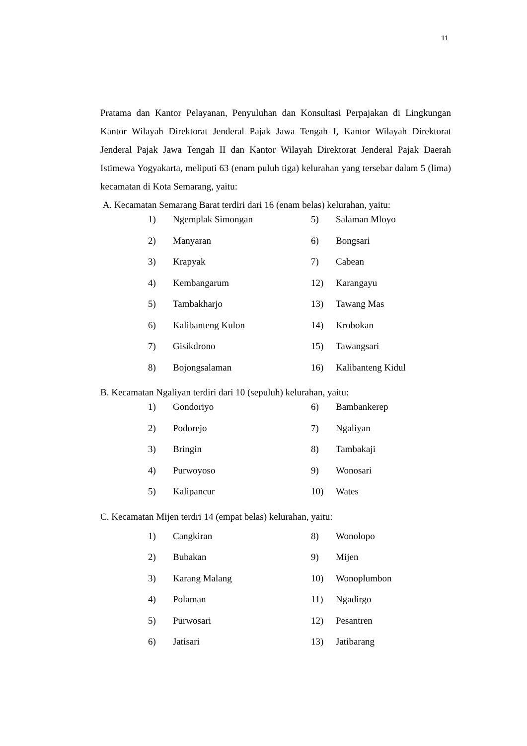11
Pratama dan Kantor Pelayanan, Penyuluhan dan Konsultasi Perpajakan di Lingkungan Kantor Wilayah Direktorat Jenderal Pajak Jawa Tengah I, Kantor Wilayah Direktorat Jenderal Pajak Jawa Tengah II dan Kantor Wilayah Direktorat Jenderal Pajak Daerah Istimewa Yogyakarta, meliputi 63 (enam puluh tiga) kelurahan yang tersebar dalam 5 (lima) kecamatan di Kota Semarang, yaitu:
A. Kecamatan Semarang Barat terdiri dari 16 (enam belas) kelurahan, yaitu:
| 1) | Ngemplak Simongan | 5) | Salaman Mloyo |
| 2) | Manyaran | 6) | Bongsari |
| 3) | Krapyak | 7) | Cabean |
| 4) | Kembangarum | 12) | Karangayu |
| 5) | Tambakharjo | 13) | Tawang Mas |
| 6) | Kalibanteng Kulon | 14) | Krobokan |
| 7) | Gisikdrono | 15) | Tawangsari |
| 8) | Bojongsalaman | 16) | Kalibanteng Kidul |
B. Kecamatan Ngaliyan terdiri dari 10 (sepuluh) kelurahan, yaitu:
| 1) | Gondoriyo | 6) | Bambankerep |
| 2) | Podorejo | 7) | Ngaliyan |
| 3) | Bringin | 8) | Tambakaji |
| 4) | Purwoyoso | 9) | Wonosari |
| 5) | Kalipancur | 10) | Wates |
C. Kecamatan Mijen terdri 14 (empat belas) kelurahan, yaitu:
| 1) | Cangkiran | 8) | Wonolopo |
| 2) | Bubakan | 9) | Mijen |
| 3) | Karang Malang | 10) | Wonoplumbon |
| 4) | Polaman | 11) | Ngadirgo |
| 5) | Purwosari | 12) | Pesantren |
| 6) | Jatisari | 13) | Jatibarang |